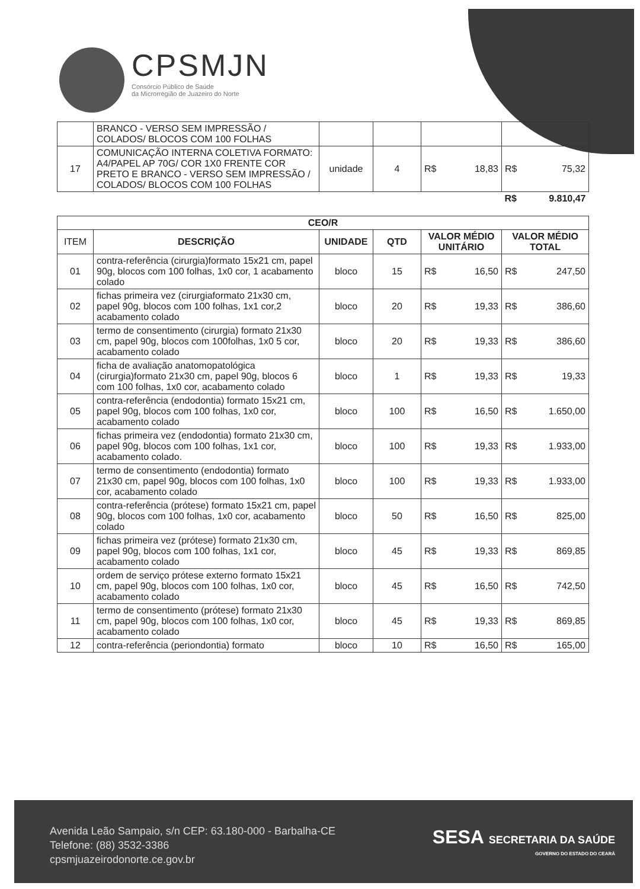CPSMJN
Consórcio Público de Saúde
da Microrregião de Juazeiro do Norte
| | BRANCO - VERSO SEM IMPRESSÃO / COLADOS/ BLOCOS COM 100 FOLHAS | | | | |
| 17 | COMUNICAÇÃO INTERNA COLETIVA FORMATO: A4/PAPEL AP 70G/ COR 1X0 FRENTE COR PRETO E BRANCO - VERSO SEM IMPRESSÃO / COLADOS/ BLOCOS COM 100 FOLHAS | unidade | 4 | R$ 18,83 | R$ 75,32 |
| | | | | | R$ 9.810,47 |
| CEO/R | | | | | |
| --- | --- | --- | --- | --- | --- |
| ITEM | DESCRIÇÃO | UNIDADE | QTD | VALOR MÉDIO UNITÁRIO | VALOR MÉDIO TOTAL |
| 01 | contra-referência (cirurgia)formato 15x21 cm, papel 90g, blocos com 100 folhas, 1x0 cor, 1 acabamento colado | bloco | 15 | R$ 16,50 | R$ 247,50 |
| 02 | fichas primeira vez (cirurgiaformato 21x30 cm, papel 90g, blocos com 100 folhas, 1x1 cor,2 acabamento colado | bloco | 20 | R$ 19,33 | R$ 386,60 |
| 03 | termo de consentimento (cirurgia) formato 21x30 cm, papel 90g, blocos com 100folhas, 1x0 5 cor, acabamento colado | bloco | 20 | R$ 19,33 | R$ 386,60 |
| 04 | ficha de avaliação anatomopatológica (cirurgia)formato 21x30 cm, papel 90g, blocos 6 com 100 folhas, 1x0 cor, acabamento colado | bloco | 1 | R$ 19,33 | R$ 19,33 |
| 05 | contra-referência (endodontia) formato 15x21 cm, papel 90g, blocos com 100 folhas, 1x0 cor, acabamento colado | bloco | 100 | R$ 16,50 | R$ 1.650,00 |
| 06 | fichas primeira vez (endodontia) formato 21x30 cm, papel 90g, blocos com 100 folhas, 1x1 cor, acabamento colado. | bloco | 100 | R$ 19,33 | R$ 1.933,00 |
| 07 | termo de consentimento (endodontia) formato 21x30 cm, papel 90g, blocos com 100 folhas, 1x0 cor, acabamento colado | bloco | 100 | R$ 19,33 | R$ 1.933,00 |
| 08 | contra-referência (prótese) formato 15x21 cm, papel 90g, blocos com 100 folhas, 1x0 cor, acabamento colado | bloco | 50 | R$ 16,50 | R$ 825,00 |
| 09 | fichas primeira vez (prótese) formato 21x30 cm, papel 90g, blocos com 100 folhas, 1x1 cor, acabamento colado | bloco | 45 | R$ 19,33 | R$ 869,85 |
| 10 | ordem de serviço prótese externo formato 15x21 cm, papel 90g, blocos com 100 folhas, 1x0 cor, acabamento colado | bloco | 45 | R$ 16,50 | R$ 742,50 |
| 11 | termo de consentimento (prótese) formato 21x30 cm, papel 90g, blocos com 100 folhas, 1x0 cor, acabamento colado | bloco | 45 | R$ 19,33 | R$ 869,85 |
| 12 | contra-referência (periondontia) formato | bloco | 10 | R$ 16,50 | R$ 165,00 |
Avenida Leão Sampaio, s/n CEP: 63.180-000 - Barbalha-CE
Telefone: (88) 3532-3386
cpsmjuazeirodonorte.ce.gov.br
SESA SECRETARIA DA SAÚDE
GOVERNO DO ESTADO DO CEARÁ